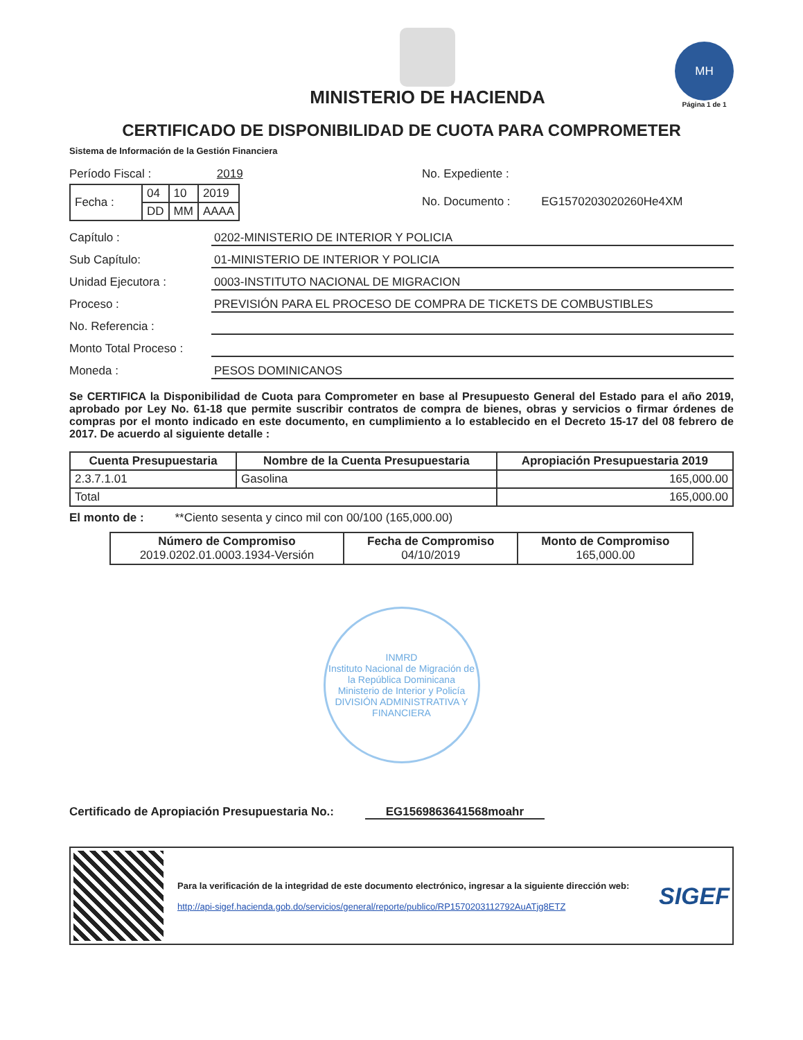MINISTERIO DE HACIENDA
MH
Página 1 de 1
CERTIFICADO DE DISPONIBILIDAD DE CUOTA PARA COMPROMETER
Sistema de Información de la Gestión Financiera
Período Fiscal : 2019
| Fecha : | 04 | 10 | 2019 |
| | DD | MM | AAAA |
No. Expediente :
No. Documento : EG1570203020260He4XM
Capítulo : 0202-MINISTERIO DE INTERIOR Y POLICIA
Sub Capítulo: 01-MINISTERIO DE INTERIOR Y POLICIA
Unidad Ejecutora : 0003-INSTITUTO NACIONAL DE MIGRACION
Proceso : PREVISIÓN PARA EL PROCESO DE COMPRA DE TICKETS DE COMBUSTIBLES
No. Referencia :
Monto Total Proceso :
Moneda : PESOS DOMINICANOS
Se CERTIFICA la Disponibilidad de Cuota para Comprometer en base al Presupuesto General del Estado para el año 2019, aprobado por Ley No. 61-18 que permite suscribir contratos de compra de bienes, obras y servicios o firmar órdenes de compras por el monto indicado en este documento, en cumplimiento a lo establecido en el Decreto 15-17 del 08 febrero de 2017. De acuerdo al siguiente detalle :
| Cuenta Presupuestaria | Nombre de la Cuenta Presupuestaria | Apropiación Presupuestaria 2019 |
| --- | --- | --- |
| 2.3.7.1.01 | Gasolina | 165,000.00 |
| Total | | 165,000.00 |
El monto de : **Ciento sesenta y cinco mil con 00/100 (165,000.00)
| Número de Compromiso 2019.0202.01.0003.1934-Versión | Fecha de Compromiso 04/10/2019 | Monto de Compromiso 165,000.00 |
INMRD
Instituto Nacional de Migración de la República Dominicana
Ministerio de Interior y Policía
DIVISIÓN ADMINISTRATIVA Y FINANCIERA
Certificado de Apropiación Presupuestaria No.: EG1569863641568moahr
Para la verificación de la integridad de este documento electrónico, ingresar a la siguiente dirección web:
http://api-sigef.hacienda.gob.do/servicios/general/reporte/publico/RP1570203112792AuATjg8ETZ
SIGEF